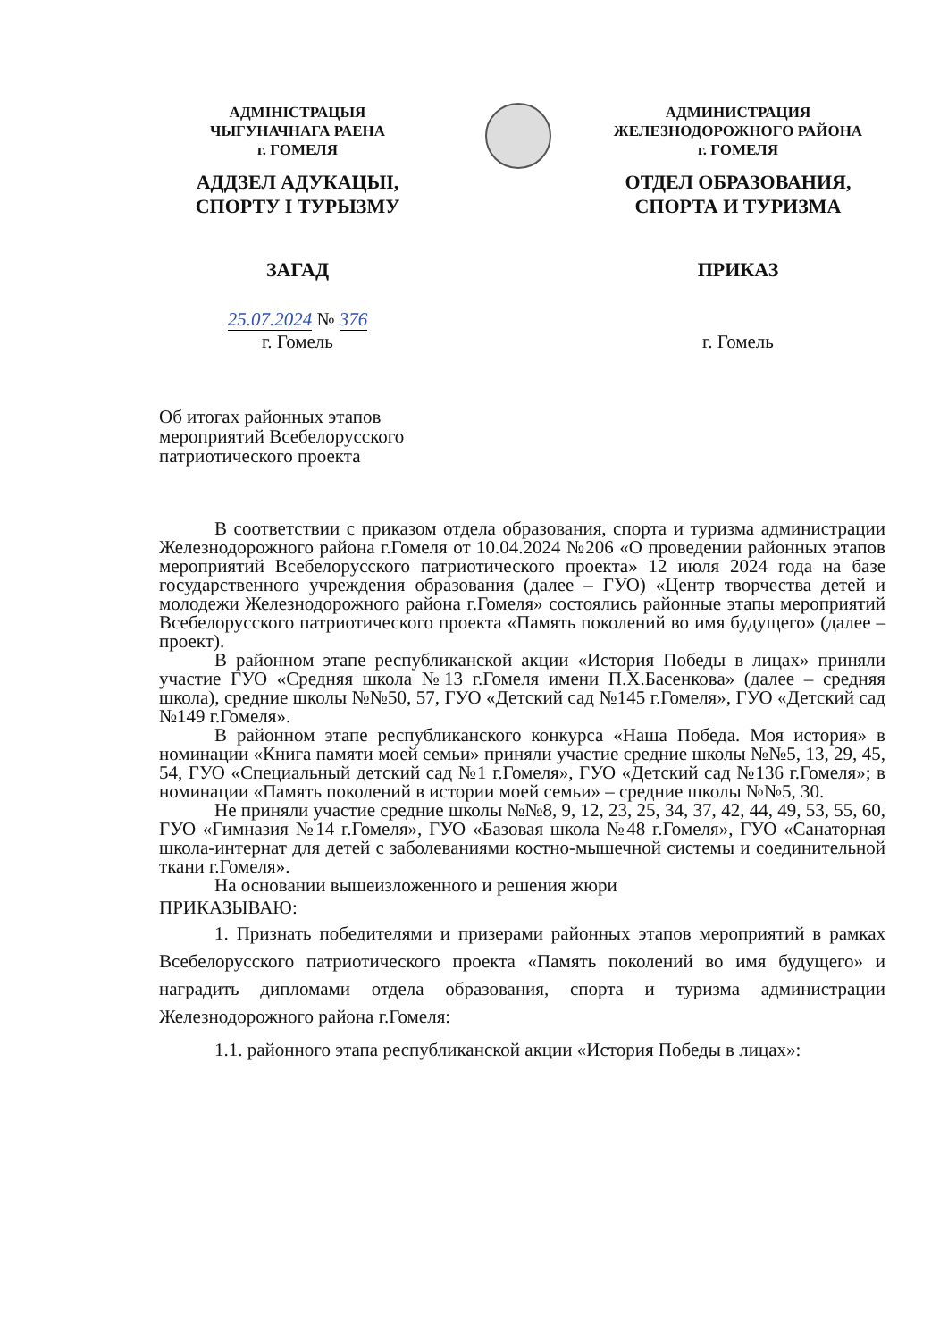АДМІНІСТРАЦЫЯ
ЧЫГУНАЧНАГА РАЕНА
г. ГОМЕЛЯ
АДДЗЕЛ АДУКАЦЫІ,
СПОРТУ І ТУРЫЗМУ
ЗАГАД
АДМИНИСТРАЦИЯ
ЖЕЛЕЗНОДОРОЖНОГО РАЙОНА
г. ГОМЕЛЯ
ОТДЕЛ ОБРАЗОВАНИЯ,
СПОРТА И ТУРИЗМА
ПРИКАЗ
25.07.2024 № 376
г. Гомель
г. Гомель
Об итогах районных этапов мероприятий Всебелорусского патриотического проекта
В соответствии с приказом отдела образования, спорта и туризма администрации Железнодорожного района г.Гомеля от 10.04.2024 №206 «О проведении районных этапов мероприятий Всебелорусского патриотического проекта» 12 июля 2024 года на базе государственного учреждения образования (далее – ГУО) «Центр творчества детей и молодежи Железнодорожного района г.Гомеля» состоялись районные этапы мероприятий Всебелорусского патриотического проекта «Память поколений во имя будущего» (далее – проект).
В районном этапе республиканской акции «История Победы в лицах» приняли участие ГУО «Средняя школа №13 г.Гомеля имени П.Х.Басенкова» (далее – средняя школа), средние школы №№50, 57, ГУО «Детский сад №145 г.Гомеля», ГУО «Детский сад №149 г.Гомеля».
В районном этапе республиканского конкурса «Наша Победа. Моя история» в номинации «Книга памяти моей семьи» приняли участие средние школы №№5, 13, 29, 45, 54, ГУО «Специальный детский сад №1 г.Гомеля», ГУО «Детский сад №136 г.Гомеля»; в номинации «Память поколений в истории моей семьи» – средние школы №№5, 30.
Не приняли участие средние школы №№8, 9, 12, 23, 25, 34, 37, 42, 44, 49, 53, 55, 60, ГУО «Гимназия №14 г.Гомеля», ГУО «Базовая школа №48 г.Гомеля», ГУО «Санаторная школа-интернат для детей с заболеваниями костно-мышечной системы и соединительной ткани г.Гомеля».
На основании вышеизложенного и решения жюри
ПРИКАЗЫВАЮ:
1. Признать победителями и призерами районных этапов мероприятий в рамках Всебелорусского патриотического проекта «Память поколений во имя будущего» и наградить дипломами отдела образования, спорта и туризма администрации Железнодорожного района г.Гомеля:
1.1. районного этапа республиканской акции «История Победы в лицах»: